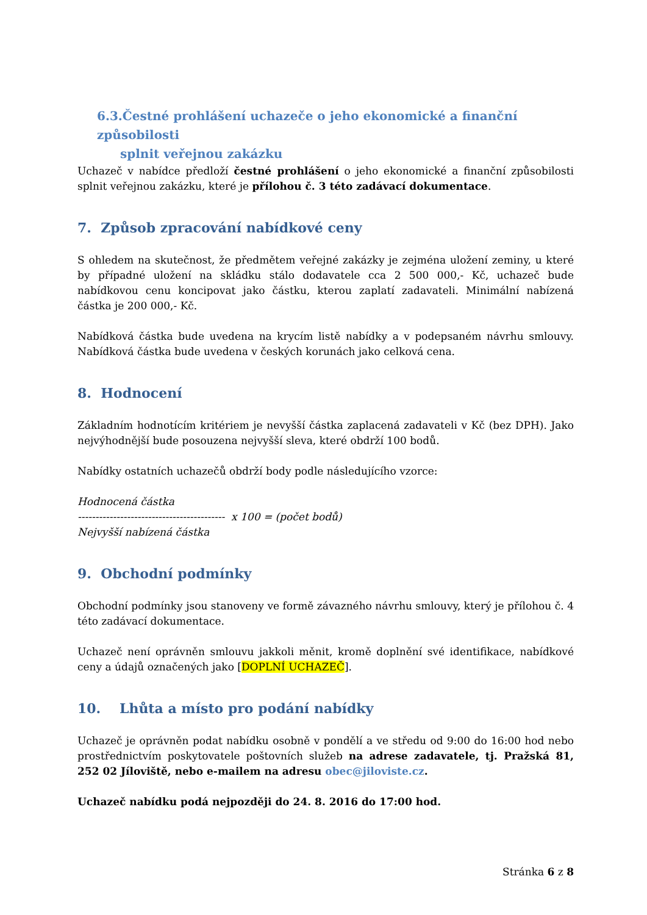6.3.Čestné prohlášení uchazeče o jeho ekonomické a finanční způsobilosti
splnit veřejnou zakázku
Uchazeč v nabídce předloží čestné prohlášení o jeho ekonomické a finanční způsobilosti splnit veřejnou zakázku, které je přílohou č. 3 této zadávací dokumentace.
7. Způsob zpracování nabídkové ceny
S ohledem na skutečnost, že předmětem veřejné zakázky je zejména uložení zeminy, u které by případné uložení na skládku stálo dodavatele cca 2 500 000,- Kč, uchazeč bude nabídkovou cenu koncipovat jako částku, kterou zaplatí zadavateli. Minimální nabízená částka je 200 000,- Kč.
Nabídková částka bude uvedena na krycím listě nabídky a v podepsaném návrhu smlouvy. Nabídková částka bude uvedena v českých korunách jako celková cena.
8. Hodnocení
Základním hodnotícím kritériem je nevyšší částka zaplacená zadavateli v Kč (bez DPH). Jako nejvýhodnější bude posouzena nejvyšší sleva, které obdrží 100 bodů.
Nabídky ostatních uchazečů obdrží body podle následujícího vzorce:
Hodnocená částka
------------------------------------------ x 100 = (počet bodů)
Nejvyšší nabízená částka
9. Obchodní podmínky
Obchodní podmínky jsou stanoveny ve formě závazného návrhu smlouvy, který je přílohou č. 4 této zadávací dokumentace.
Uchazeč není oprávněn smlouvu jakkoli měnit, kromě doplnění své identifikace, nabídkové ceny a údajů označených jako [DOPLNÍ UCHAZEČ].
10. Lhůta a místo pro podání nabídky
Uchazeč je oprávněn podat nabídku osobně v pondělí a ve středu od 9:00 do 16:00 hod nebo prostřednictvím poskytovatele poštovních služeb na adrese zadavatele, tj. Pražská 81, 252 02 Jíloviště, nebo e-mailem na adresu obec@jiloviste.cz.
Uchazeč nabídku podá nejpozději do 24. 8. 2016 do 17:00 hod.
Stránka 6 z 8